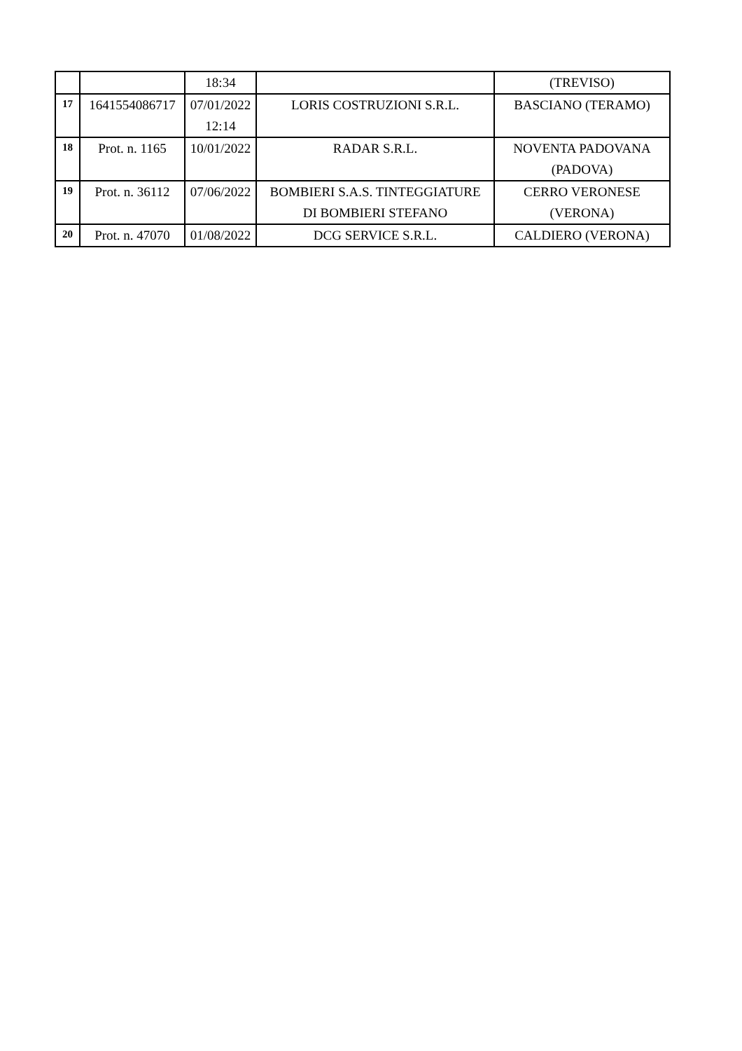| | | 18:34 | | (TREVISO) |
| 17 | 1641554086717 | 07/01/2022 12:14 | LORIS COSTRUZIONI S.R.L. | BASCIANO (TERAMO) |
| 18 | Prot. n. 1165 | 10/01/2022 | RADAR S.R.L. | NOVENTA PADOVANA (PADOVA) |
| 19 | Prot. n. 36112 | 07/06/2022 | BOMBIERI S.A.S. TINTEGGIATURE DI BOMBIERI STEFANO | CERRO VERONESE (VERONA) |
| 20 | Prot. n. 47070 | 01/08/2022 | DCG SERVICE S.R.L. | CALDIERO (VERONA) |